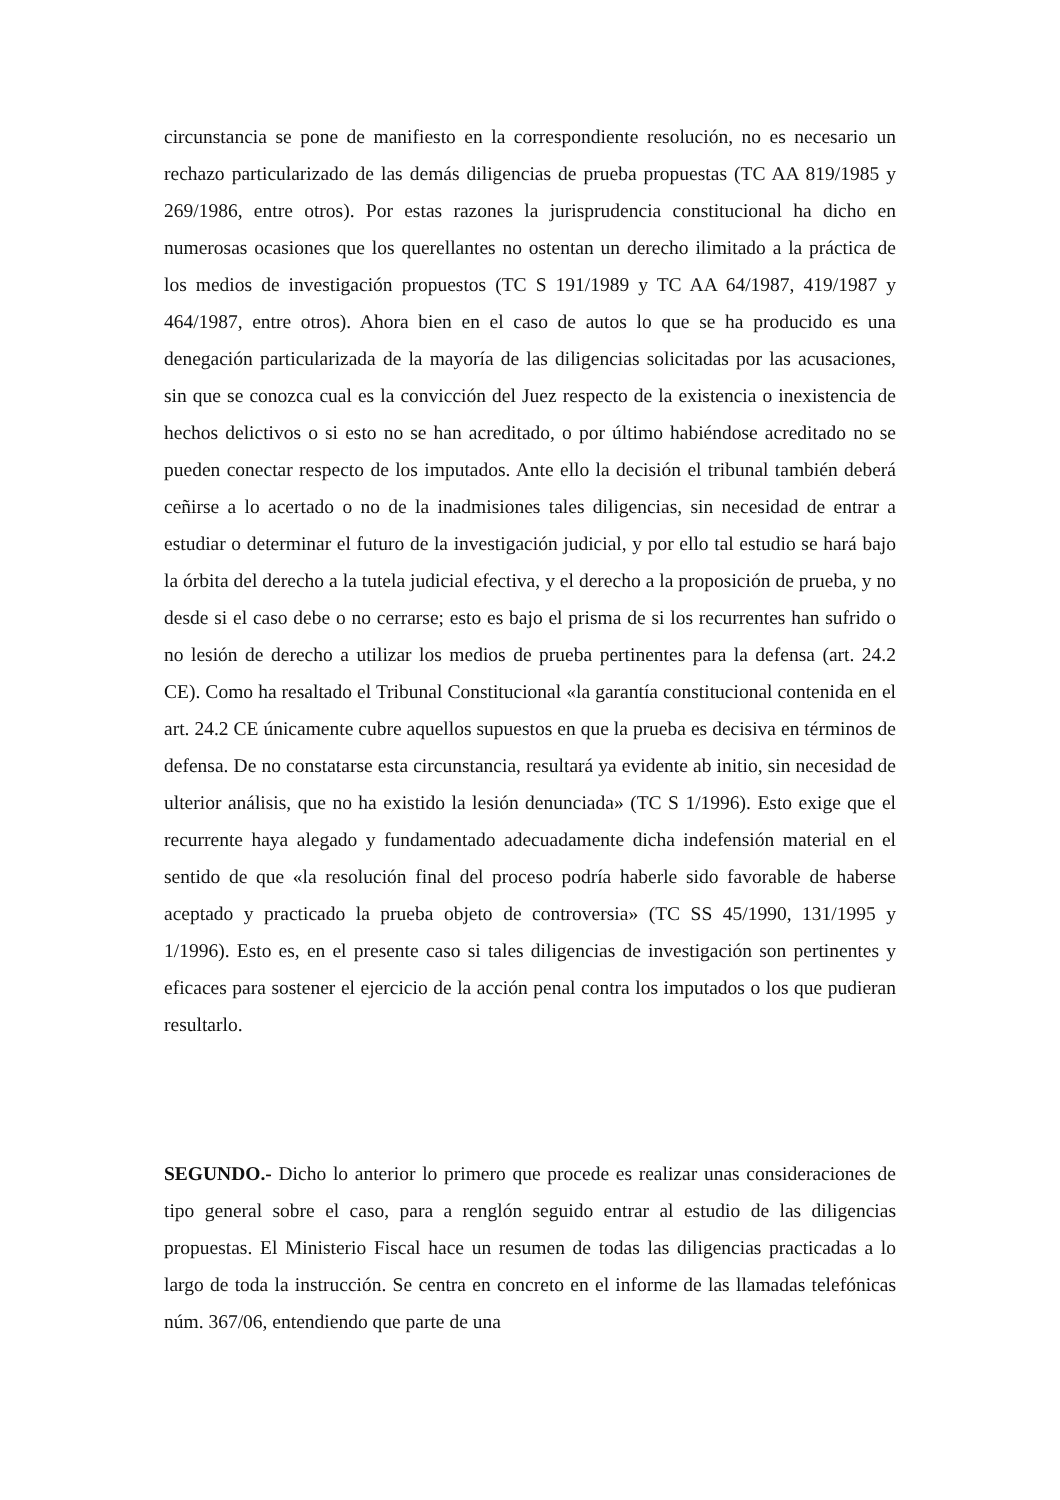circunstancia se pone de manifiesto en la correspondiente resolución, no es necesario un rechazo particularizado de las demás diligencias de prueba propuestas (TC AA 819/1985 y 269/1986, entre otros). Por estas razones la jurisprudencia constitucional ha dicho en numerosas ocasiones que los querellantes no ostentan un derecho ilimitado a la práctica de los medios de investigación propuestos (TC S 191/1989 y TC AA 64/1987, 419/1987 y 464/1987, entre otros). Ahora bien en el caso de autos lo que se ha producido es una denegación particularizada de la mayoría de las diligencias solicitadas por las acusaciones, sin que se conozca cual es la convicción del Juez respecto de la existencia o inexistencia de hechos delictivos o si esto no se han acreditado, o por último habiéndose acreditado no se pueden conectar respecto de los imputados. Ante ello la decisión el tribunal también deberá ceñirse a lo acertado o no de la inadmisiones tales diligencias, sin necesidad de entrar a estudiar o determinar el futuro de la investigación judicial, y por ello tal estudio se hará bajo la órbita del derecho a la tutela judicial efectiva, y el derecho a la proposición de prueba, y no desde si el caso debe o no cerrarse; esto es bajo el prisma de si los recurrentes han sufrido o no lesión de derecho a utilizar los medios de prueba pertinentes para la defensa (art. 24.2 CE). Como ha resaltado el Tribunal Constitucional «la garantía constitucional contenida en el art. 24.2 CE únicamente cubre aquellos supuestos en que la prueba es decisiva en términos de defensa. De no constatarse esta circunstancia, resultará ya evidente ab initio, sin necesidad de ulterior análisis, que no ha existido la lesión denunciada» (TC S 1/1996). Esto exige que el recurrente haya alegado y fundamentado adecuadamente dicha indefensión material en el sentido de que «la resolución final del proceso podría haberle sido favorable de haberse aceptado y practicado la prueba objeto de controversia» (TC SS 45/1990, 131/1995 y 1/1996). Esto es, en el presente caso si tales diligencias de investigación son pertinentes y eficaces para sostener el ejercicio de la acción penal contra los imputados o los que pudieran resultarlo.
SEGUNDO.- Dicho lo anterior lo primero que procede es realizar unas consideraciones de tipo general sobre el caso, para a renglón seguido entrar al estudio de las diligencias propuestas. El Ministerio Fiscal hace un resumen de todas las diligencias practicadas a lo largo de toda la instrucción. Se centra en concreto en el informe de las llamadas telefónicas núm. 367/06, entendiendo que parte de una